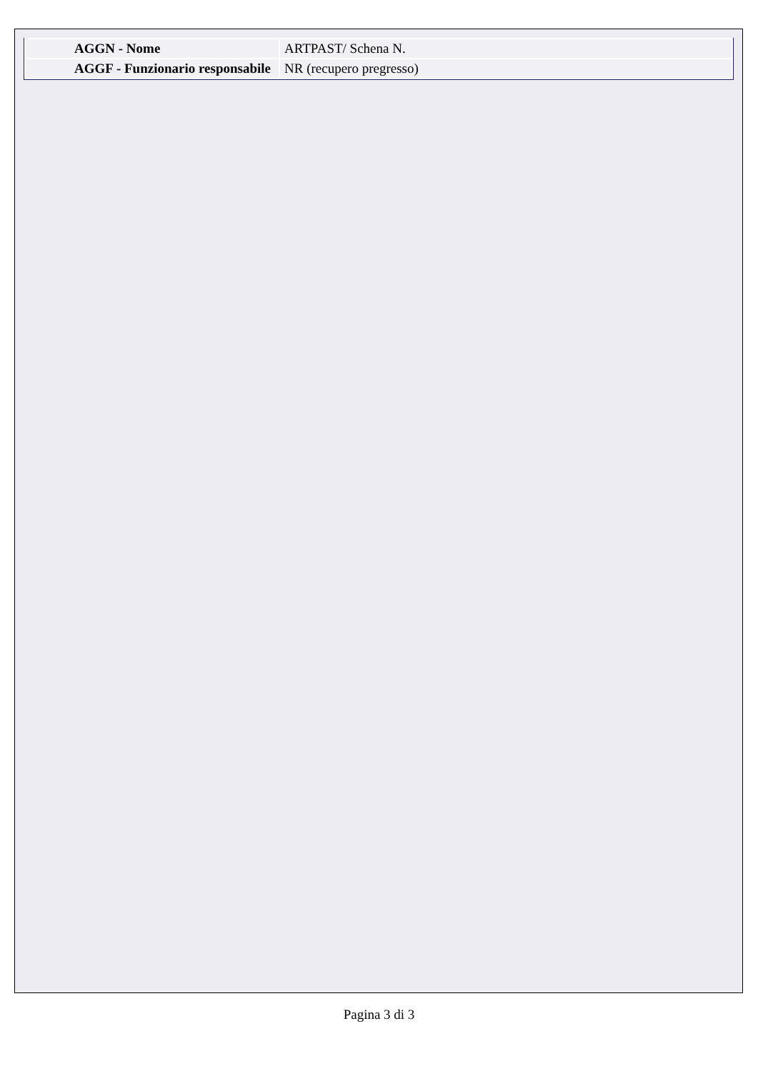| AGGN - Nome | ARTPAST/ Schena N. |
| AGGF - Funzionario responsabile | NR (recupero pregresso) |
Pagina 3 di 3